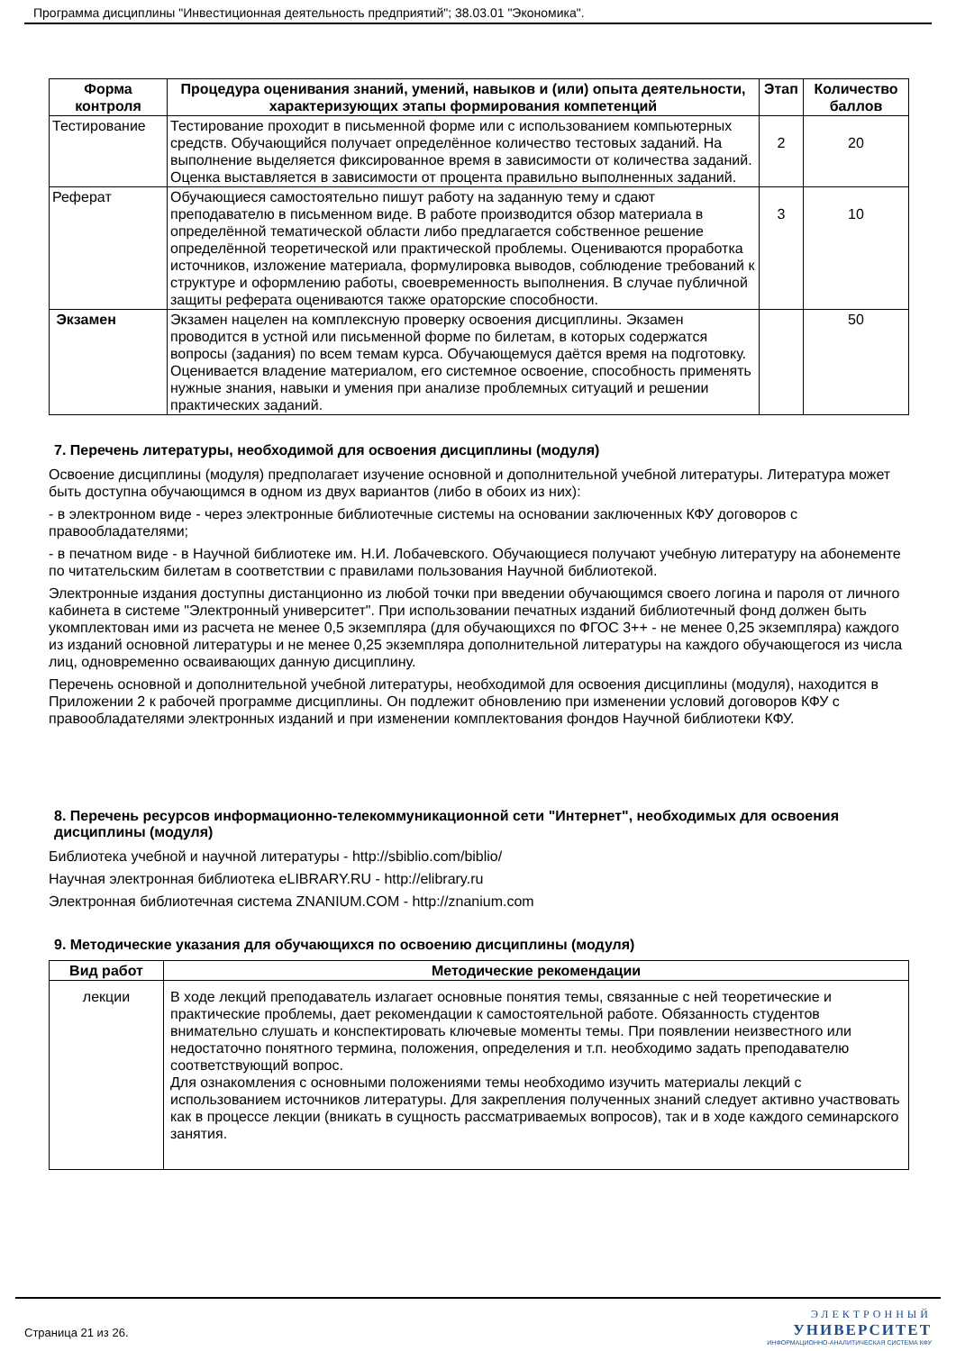Программа дисциплины "Инвестиционная деятельность предприятий"; 38.03.01 "Экономика".
| Форма контроля | Процедура оценивания знаний, умений, навыков и (или) опыта деятельности, характеризующих этапы формирования компетенций | Этап | Количество баллов |
| --- | --- | --- | --- |
| Тестирование | Тестирование проходит в письменной форме или с использованием компьютерных средств. Обучающийся получает определённое количество тестовых заданий. На выполнение выделяется фиксированное время в зависимости от количества заданий. Оценка выставляется в зависимости от процента правильно выполненных заданий. | 2 | 20 |
| Реферат | Обучающиеся самостоятельно пишут работу на заданную тему и сдают преподавателю в письменном виде. В работе производится обзор материала в определённой тематической области либо предлагается собственное решение определённой теоретической или практической проблемы. Оцениваются проработка источников, изложение материала, формулировка выводов, соблюдение требований к структуре и оформлению работы, своевременность выполнения. В случае публичной защиты реферата оцениваются также ораторские способности. | 3 | 10 |
| Экзамен | Экзамен нацелен на комплексную проверку освоения дисциплины. Экзамен проводится в устной или письменной форме по билетам, в которых содержатся вопросы (задания) по всем темам курса. Обучающемуся даётся время на подготовку. Оценивается владение материалом, его системное освоение, способность применять нужные знания, навыки и умения при анализе проблемных ситуаций и решении практических заданий. | | 50 |
7. Перечень литературы, необходимой для освоения дисциплины (модуля)
Освоение дисциплины (модуля) предполагает изучение основной и дополнительной учебной литературы. Литература может быть доступна обучающимся в одном из двух вариантов (либо в обоих из них):
- в электронном виде - через электронные библиотечные системы на основании заключенных КФУ договоров с правообладателями;
- в печатном виде - в Научной библиотеке им. Н.И. Лобачевского. Обучающиеся получают учебную литературу на абонементе по читательским билетам в соответствии с правилами пользования Научной библиотекой.
Электронные издания доступны дистанционно из любой точки при введении обучающимся своего логина и пароля от личного кабинета в системе "Электронный университет". При использовании печатных изданий библиотечный фонд должен быть укомплектован ими из расчета не менее 0,5 экземпляра (для обучающихся по ФГОС 3++ - не менее 0,25 экземпляра) каждого из изданий основной литературы и не менее 0,25 экземпляра дополнительной литературы на каждого обучающегося из числа лиц, одновременно осваивающих данную дисциплину.
Перечень основной и дополнительной учебной литературы, необходимой для освоения дисциплины (модуля), находится в Приложении 2 к рабочей программе дисциплины. Он подлежит обновлению при изменении условий договоров КФУ с правообладателями электронных изданий и при изменении комплектования фондов Научной библиотеки КФУ.
8. Перечень ресурсов информационно-телекоммуникационной сети "Интернет", необходимых для освоения дисциплины (модуля)
Библиотека учебной и научной литературы - http://sbiblio.com/biblio/
Научная электронная библиотека eLIBRARY.RU - http://elibrary.ru
Электронная библиотечная система ZNANIUM.COM - http://znanium.com
9. Методические указания для обучающихся по освоению дисциплины (модуля)
| Вид работ | Методические рекомендации |
| --- | --- |
| лекции | В ходе лекций преподаватель излагает основные понятия темы, связанные с ней теоретические и практические проблемы, дает рекомендации к самостоятельной работе. Обязанность студентов внимательно слушать и конспектировать ключевые моменты темы. При появлении неизвестного или недостаточно понятного термина, положения, определения и т.п. необходимо задать преподавателю соответствующий вопрос. Для ознакомления с основными положениями темы необходимо изучить материалы лекций с использованием источников литературы. Для закрепления полученных знаний следует активно участвовать как в процессе лекции (вникать в сущность рассматриваемых вопросов), так и в ходе каждого семинарского занятия. |
Страница 21 из 26.
ЭЛЕКТРОННЫЙ
УНИВЕРСИТЕТ
ИНФОРМАЦИОННО-АНАЛИТИЧЕСКАЯ СИСТЕМА КФУ